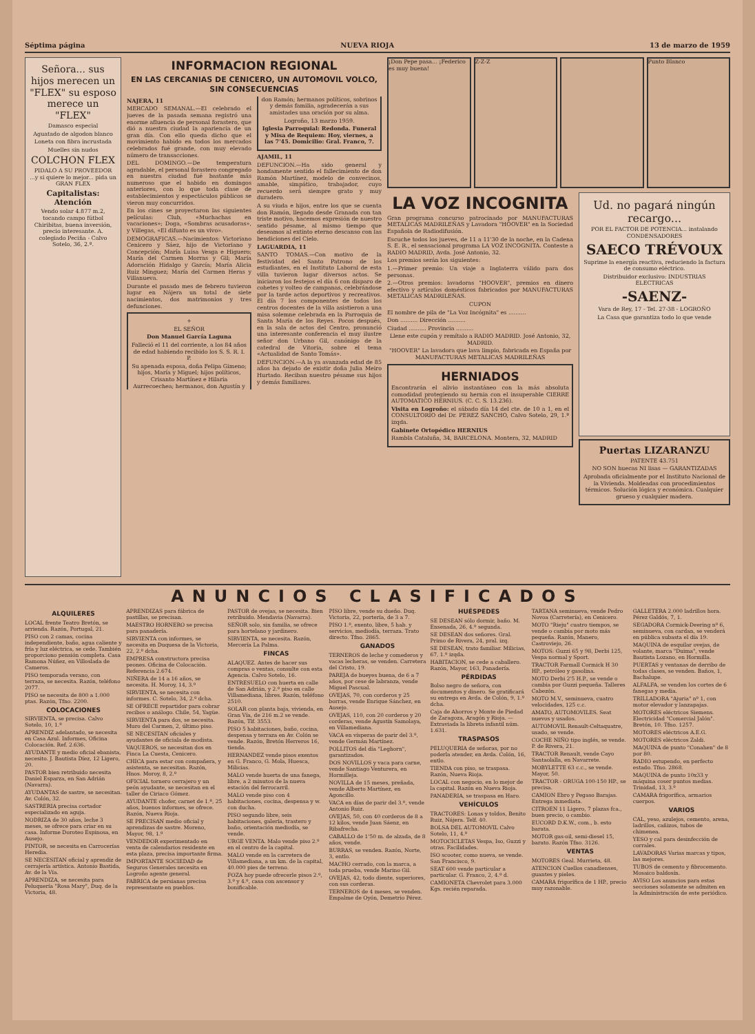Séptima página NUEVA RIOJA 13 de marzo de 1959
Señora... sus hijos merecen un "FLEX" su esposo merece un "FLEX"
Damasco especial
Aguatado de algodon blanco
Loneta con fibra incrustada
Muelles sin nudos
COLCHON FLEX
PIDALO A SU PROVEEDOR ...y si quiere lo mejor... pida un GRAN FLEX
Capitalistas: Atención
Vendo solar 4.877 m.2, tocando campo fútbol Chiribitas, buena inversión, precio interesante. A. colegiado Peciña - Calvo Sotelo, 36, 2.º.
INFORMACION REGIONAL
EN LAS CERCANIAS DE CENICERO, UN AUTOMOVIL VOLCO, SIN CONSECUENCIAS
NAJERA, 11
MERCADO SEMANAL.—El celebrado el jueves de la pasada semana registró una enorme afluencia de personal forastero, que dió a nuestra ciudad la apariencia de un gran día. Con ello queda dicho que el movimiento habido en todos los mercados celebrados fué grande, con muy elevado número de transacciones.
DEL DOMINGO.—De temperatura agradable, el personal forastero congregado en nuestra ciudad fué bastante más numeroso que el habido en domingos anteriores, con lo que toda clase de establecimientos y espectáculos públicos se vieron muy concurridos.
En los cines se proyectaron las siguientes películas: Club, «Muchachas en vacaciones»; Doga, «Sombras acusadoras», y Villegas, «El difunto es un vivo».
DEMOGRAFICAS.—Nacimientos: Victoriano Cenicero y Sáez, hijo de Victoriano y Concepción; María Luisa Vesga e Higuero; María del Carmen Morras y Gil; María Adoración Hidalgo y García; María Alicia Ruiz Minguez; María del Carmen Heras y Villanueva.
Durante el pasado mes de febrero tuvieron lugar en Nájera un total de siete nacimientos, dos matrimonios y tres defunciones.
+
EL SEÑOR
Don Manuel García Laguna
Falleció el 11 del corriente, a los 84 años de edad habiendo recibido los S. S. R. I. P.
Su apenada esposa, doña Felipa Gimeno; hijos, María y Miguel; hijos políticos, Crisanto Martínez e Hilaria Aurrecoechea; hermanos, don Agustín y don Ramón; hermanos políticos, sobrinos y demás familia, agradecerán a sus amistades una oración por su alma.
Logroño, 13 marzo 1959.
Iglesia Parroquial: Redonda. Funeral y Misa de Requiem: Hoy, viernes, a las 7'45. Domicilio: Gral. Franco, 7.
AJAMIL, 11
DEFUNCION.—Ha sido general y hondamente sentido el fallecimiento de don Ramón Martínez, modelo de convecinos, amable, simpático, trabajador, cuyo recuerdo será siempre grato y muy duradero.
A su viuda e hijos, entre los que se cuenta don Ramón, llegado desde Granada con tan triste motivo, hacemos expresión de nuestro sentido pésame, al mismo tiempo que deseamos al extinto eterno descanso con las bendiciones del Cielo.
LAGUARDIA, 11
SANTO TOMAS.—Con motivo de la festividad del Santo Patrono de los estudiantes, en el Instituto Laboral de esta villa tuvieron lugar diversos actos. Se iniciaron los festejos el día 6 con disparo de cohetes y volteo de campanas, celebrándose por la tarde actos deportivos y recreativos. El día 7 los componentes de todos los centros docentes de la villa asistieron a una misa solemne celebrada en la Parroquia de Santa María de los Reyes. Pocos después, en la sala de actos del Centro, pronunció una interesante conferencia el muy ilustre señor don Urbano Gil, canónigo de la catedral de Vitoria, sobre el tema «Actualidad de Santo Tomás».
DEFUNCION.—A la ya avanzada edad de 85 años ha dejado de existir doña Julia Meiro Hurtado. Reciban nuestro pésame sus hijos y demás familiares.
¡Don Pepe pasa... ¡Federico es muy buena!
Z-Z-Z Punto Blanco
LA VOZ INCOGNITA
Gran programa concurso patrocinado por MANUFACTURAS METALICAS MADRILEÑAS y Lavadora "HOOVER" en la Sociedad Española de Radiodifusión.
Escuche todos los jueves, de 11 a 11'30 de la noche, en la Cadena S. E. R., el sensacional programa LA VOZ INCOGNITA. Conteste a RADIO MADRID, Avda. José Antonio, 32.
Los premios serán los siguientes:
1.—Primer premio: Un viaje a Inglaterra válido para dos personas.
2.—Otros premios: lavadoras "HOOVER", premios en dinero efectivo y artículos domésticos fabricados por MANUFACTURAS METALICAS MADRILEÑAS.
CUPON
El nombre de pila de "La Voz Incógnita" es ..........
Don .......... Dirección ..........
Ciudad .......... Provincia ..........
Llene este cupón y remítalo a RADIO MADRID. José Antonio, 32, MADRID.
"HOOVER" La lavadora que lava limpio, fabricada en España por MANUFACTURAS METALICAS MADRILEÑAS
HERNIADOS
Encontrarán el alivio instantáneo con la más absoluta comodidad protegiendo su hernia con el insuperable CIERRE AUTOMATICO HERNIUS. (C. C. S. 13.236).
Visita en Logroño: el sábado día 14 del cte. de 10 a 1, en el CONSULTORIO del Dr. PEREZ SANCHO, Calvo Sotelo, 29, 1.º izqda.
Gabinete Ortopédico HERNIUS
Rambla Cataluña, 34, BARCELONA. Montera, 32, MADRID
Ud. no pagará ningún recargo...
POR EL FACTOR DE POTENCIA... instalando CONDENSADORES
SAECO TRÉVOUX
Suprime la energía reactiva, reduciendo la factura de consumo eléctrico.
Distribuidor exclusivo: INDUSTRIAS ELECTRICAS
-SAENZ-
Vara de Rey, 17 - Tel. 27-38 - LOGROÑO
La Casa que garantiza todo lo que vende
Puertas LIZARANZU
PATENTE 43.751
NO SON huecas NI lisas — GARANTIZADAS
Aprobada oficialmente por el Instituto Nacional de la Vivienda. Moldeadas con procedimientos térmicos. Solución lógica y económica. Cualquier grueso y cualquier madera.
ANUNCIOS CLASIFICADOS
ALQUILERES
LOCAL frente Teatro Bretón, se arrienda. Razón, Portugal, 21.
PISO con 2 camas, cocina independiente, baño, agua caliente y fría y luz eléctrica, se cede. También proporciono pensión completa. Casa Ramona Núñez, en Villoslada de Cameros.
PISO temporada verano, con terraza, se necesita. Razón, teléfono 2077.
PISO se necesita de 800 a 1.000 ptas. Razón, Tfno. 2200.
COLOCACIONES
SIRVIENTA, se precisa. Calvo Sotelo, 10, 1.º
APRENDIZ adelantado, se necesita en Casa Azul. Informes, Oficina Colocación. Ref. 2.636.
AYUDANTE y medio oficial ebanista, necesito. J. Bautista Díez, 12 Ligero, 20.
PASTOR bien retribuido necesita Daniel Esparza, en San Adrián (Navarra).
AYUDANTAS de sastre, se necesitan. Av. Colón, 32.
SASTRERIA precisa cortador especializado en aguja.
NODRIZA de 30 años, leche 3 meses, se ofrece para criar en su casa. Informe Doroteo Espinosa, en Ausejo.
PINTOR, se necesita en Carrocerías Heredia.
SE NECESITAN oficial y aprendiz de cerrajería artística. Antonio Bastida, Av. de la Vía.
APRENDIZA, se necesita para Peluquería "Rosa Mary", Duq. de la Victoria, 48.
APRENDIZAS para fábrica de pastillas, se precisan.
MAESTRO HORNERO se precisa para panadería.
SIRVIENTA con informes, se necesita en Duquesa de la Victoria, 22, 2.º dcha.
EMPRESA constructora precisa peones. Oficina de Colocación. Referencia 2.674.
NIÑERA de 14 a 16 años, se necesita. H. Moroy, 14, 3.º
SIRVIENTA, se necesita con informes. C. Sotelo, 34, 2.º dcha.
SE OFRECE repartidor para cobrar recibos o análogo. Chile, 54, Yagüe.
SIRVIENTA para dos, se necesita. Muro del Carmen, 2, último piso.
SE NECESITAN oficiales y ayudantes de oficiala de modista.
VAQUEROS, se necesitan dos en Finca La Cuesta, Cenicero.
CHICA para estar con compañera, y asistenta, se necesitan. Razón, Hnos. Moroy, 8, 2.º
OFICIAL tornero cerrajero y un peón ayudante, se necesitan en el taller de Ciriaco Gómez.
AYUDANTE chofer, carnet de 1.ª, 25 años, buenos informes, se ofrece. Razón, Nueva Rioja.
SE PRECISAN medio oficial y aprendizas de sastre. Moreno, Mayor, 98, 1.º
VENDEDOR experimentado en venta de calendarios residente en esta plaza, precisa importante firma.
IMPORTANTE SOCIEDAD de Seguros Generales necesita en Logroño agente general.
FABRICA de persianas precisa representante en pueblos.
PASTOR de ovejas, se necesita. Bien retribuido. Mendavia (Navarra).
SEÑOR solo, sin familia, se ofrece para hortelano y jardinero.
SIRVIENTA, se necesita. Razón, Mercería La Palma.
FINCAS
ALAQUEZ. Antes de hacer sus compras o ventas, consulte con esta Agencia. Calvo Sotelo, 16.
ENTRESUELO con huerta en calle de San Adrián, y 2.º piso en calle Villamediana, libres. Razón, teléfono 2510.
SOLAR con planta baja, vivienda, en Gran Vía, de 216 m.2 se vende. Razón, Tlf. 3553.
PISO 5 habitaciones, baño, cocina, despensa y terraza en Av. Colón se vende. Razón, Bretón Herreros 16, tienda.
HERNANDEZ vende pisos exentos en G. Franco, G. Mola, Huesca, Milicias.
MALO vende huerta de una fanega, libre, a 2 minutos de la nueva estación del ferrocarril.
MALO vende piso con 4 habitaciones, cocina, despensa y w. con ducha.
PISO segundo libre, seis habitaciones, galería, trastero y baño, orientación mediodía, se vende.
URGE VENTA. Malo vende piso 2.º en el centro de la capital.
MALO vende en la carretera de Villamediana, a un km. de la capital, 40.000 pies de terreno.
FOZA hoy puede ofrecerle pisos 2.º, 3.º y 4.º, casa con ascensor y bonificable.
PISO libre, vende su dueño. Duq. Victoria, 22, portería, de 3 a 7.
PISO 1.º, exento, libre, 5 hab. y servicios, mediodía, terraza. Trato directo. Tfno. 2865.
GANADOS
TERNEROS de leche y comederos y vacas lecheras, se venden. Carretera del Cristo, 19.
PAREJA de bueyes buena, de 6 a 7 años, por cese de labranza, vende Miguel Pascual.
OVEJAS, 70, con corderos y 25 borras, vende Enrique Sánchez, en Ausejo.
OVEJAS, 110, con 20 corderos y 20 corderas, vende Agustín Samolaya, en Villamediana.
VACA en vísperas de parir del 3.º, vende Germán Martínez.
POLLITOS del día "Leghorn", garantizados.
DOS NOVILLOS y vaca para carne, vende Santiago Venturera, en Hormilleja.
NOVILLA de 15 meses, preñada, vende Alberto Martínez, en Agoncillo.
VACA en días de parir del 3.º, vende Antonio Ruiz.
OVEJAS, 50, con 40 corderos de 8 a 12 kilos, vende Juan Sáenz, en Ribafrecha.
CABALLO de 1'50 m. de alzada, de 8 años, vende.
BURRAS, se venden. Razón, Norte, 3, entlo.
MACHO cerrado, con la marca, a toda prueba, vende Marino Gil.
OVEJAS, 42, todo diente, superiores, con sus corderas.
TERNEROS de 4 meses, se venden. Empalme de Oyón, Demetrio Pérez.
HUÉSPEDES
SE DESEAN sólo dormir, baño. M. Ensenada, 26, 4.º segunda.
SE DESEAN dos señores. Gral. Primo de Rivera, 24, pral. izq.
SE DESEAN, trato familiar. Milicias, 67, 1.º izqda.
HABITACION, se cede a caballero. Razón, Mayor, 163, Panadería.
PÉRDIDAS
Bolso negro de señora, con documentos y dinero. Se gratificará su entrega en Avda. de Colón, 9, 1.º dcha.
Caja de Ahorros y Monte de Piedad de Zaragoza, Aragón y Rioja. — Extraviada la libreta infantil núm. 1.631.
TRASPASOS
PELUQUERIA de señoras, por no poderla atender, en Avda. Colón, 16, entlo.
TIENDA con piso, se traspasa. Razón, Nueva Rioja.
LOCAL con negocio, en lo mejor de la capital. Razón en Nueva Rioja.
PANADERIA, se traspasa en Haro.
VEHÍCULOS
TRACTORES: Lonas y toldos, Benito Ruiz, Nájera. Telf. 40.
BOLSA DEL AUTOMOVIL Calvo Sotelo, 11, 4.º
MOTOCICLETAS Vespa, Iso, Guzzi y otras. Facilidades.
ISO scooter, como nueva, se vende. San Francisco, 9.
SEAT 600 vende particular a particular. G. Franco, 2, 4.º d.
CAMIONETA Chevrolet para 3.000 Kgs. recién reparada.
TARTANA seminueva, vende Pedro Novoa (Carretería), en Cenicero.
MOTO "Rieju" cuatro tiempos, se vende o cambia por moto más pequeña. Razón, Manero, Castroviejo, 26.
MOTOS: Guzzi 65 y 98, Derbi 125, Vespa normal y Sport.
TRACTOR Farmall Cormick H 30 HP., petróleo y gasolina.
MOTO Derbi 2'5 H.P., se vende o cambia por Guzzi pequeña. Talleres Cabezón.
MOTO M.V., seminueva, cuatro velocidades, 125 c.c.
AMATO, AUTOMOVILES. Seat nuevos y usados.
AUTOMOVIL Renault-Celtaquatre, usado, se vende.
COCHE NIÑO tipo inglés, se vende. P. de Rivera, 21.
TRACTOR Renault, vende Cayo Santaolalla, en Navarrete.
MOBYLETTE 63 c.c., se vende. Mayor, 50.
TRACTOR - ORUGA 100-150 HP., se precisa.
CAMION Ebro y Pegaso Barajas. Entrega inmediata.
CITROEN 11 Ligero, 7 plazas fca., buen precio, o cambio.
EUCORD D.K.W., com., b. esto barata.
MOTOR gas-oil, semi-diesel 15, barato. Razón Tfno. 3126.
VENTAS
MOTORES Geal. Murrieta, 48.
ATENCION Cuellos canadienses, guantes y pieles.
CAMARA frigorífica de 1 HP., precio muy razonable.
GALLETERA 2.000 ladrillos hora. Pérez Galdós, 7, 1.
SEGADORA Cormick-Deering nº 6, seminueva, con cardan, se venderá en pública subasta el día 19.
MAQUINA de esquilar ovejas, de volante, marca "Duima", vende Bautista Lozano, en Hormilla.
PUERTAS y ventanas de derribo de todas clases, se venden. Baños, 1, Bachalupe.
ALFALFA, se venden los cortes de 6 fanegas y media.
TRILLADORA "Ajuria" nº 1, con motor elevador y lanzapajas.
MOTORES eléctricos Siemens. Electricidad "Comercial Jalón". Bretón, 10. Tfno. 1257.
MOTORES eléctricos A.E.G.
MOTORES eléctricos Zaldi.
MAQUINA de punto "Conahen" de 8 por 80.
RADIO estupendo, en perfecto estado. Tfno. 2868.
MAQUINA de punto 10x33 y máquina coser puntos medias. Trinidad, 13, 3.º
CAMARA frigorífica, armarios cuerpos.
VARIOS
CAL, yeso, azulejos, cemento, arena, ladrillos, cañizos, tubos de chimenea.
YESO y cal para desinfección de corrales.
LAVADORAS Varias marcas y tipos, las mejores.
TUBOS de cemento y fibrocemento. Mosaico baldosín.
AVISO Los anuncios para estas secciones solamente se admiten en la Administración de este periódico.